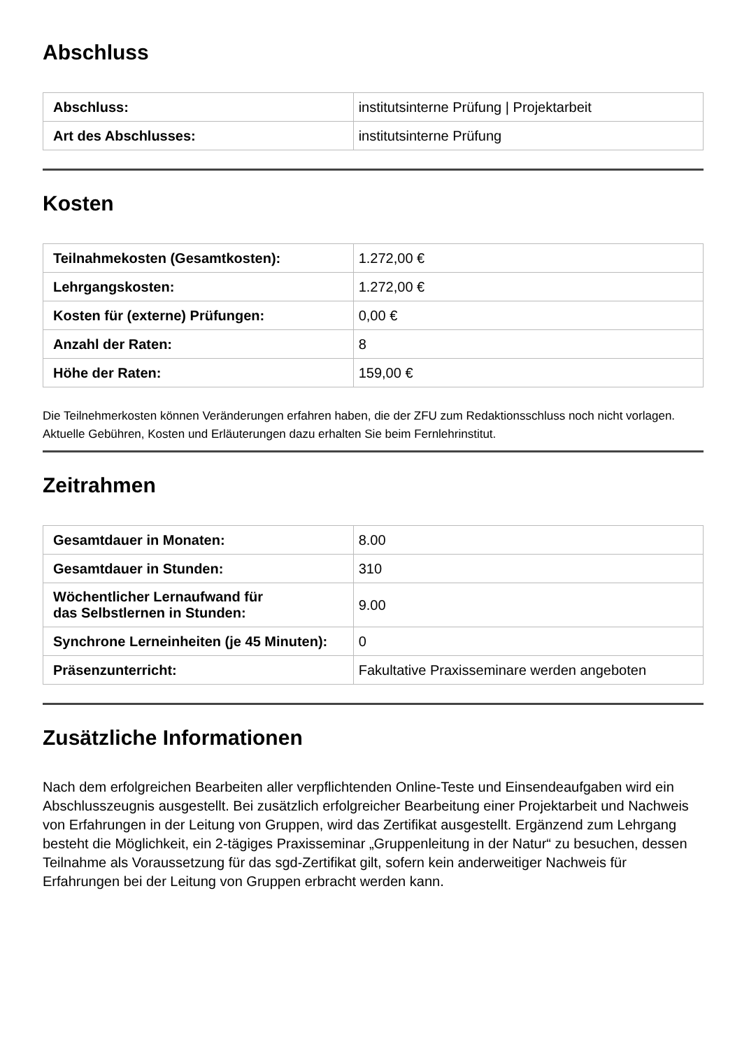Abschluss
| Abschluss: | institutsinterne Prüfung / Projektarbeit |
| Art des Abschlusses: | institutsinterne Prüfung |
Kosten
| Teilnahmekosten (Gesamtkosten): | 1.272,00 € |
| Lehrgangskosten: | 1.272,00 € |
| Kosten für (externe) Prüfungen: | 0,00 € |
| Anzahl der Raten: | 8 |
| Höhe der Raten: | 159,00 € |
Die Teilnehmerkosten können Veränderungen erfahren haben, die der ZFU zum Redaktionsschluss noch nicht vorlagen. Aktuelle Gebühren, Kosten und Erläuterungen dazu erhalten Sie beim Fernlehrinstitut.
Zeitrahmen
| Gesamtdauer in Monaten: | 8.00 |
| Gesamtdauer in Stunden: | 310 |
| Wöchentlicher Lernaufwand für das Selbstlernen in Stunden: | 9.00 |
| Synchrone Lerneinheiten (je 45 Minuten): | 0 |
| Präsenzunterricht: | Fakultative Praxisseminare werden angeboten |
Zusätzliche Informationen
Nach dem erfolgreichen Bearbeiten aller verpflichtenden Online-Teste und Einsendeaufgaben wird ein Abschlusszeugnis ausgestellt. Bei zusätzlich erfolgreicher Bearbeitung einer Projektarbeit und Nachweis von Erfahrungen in der Leitung von Gruppen, wird das Zertifikat ausgestellt. Ergänzend zum Lehrgang besteht die Möglichkeit, ein 2-tägiges Praxisseminar „Gruppenleitung in der Natur“ zu besuchen, dessen Teilnahme als Voraussetzung für das sgd-Zertifikat gilt, sofern kein anderweitiger Nachweis für Erfahrungen bei der Leitung von Gruppen erbracht werden kann.